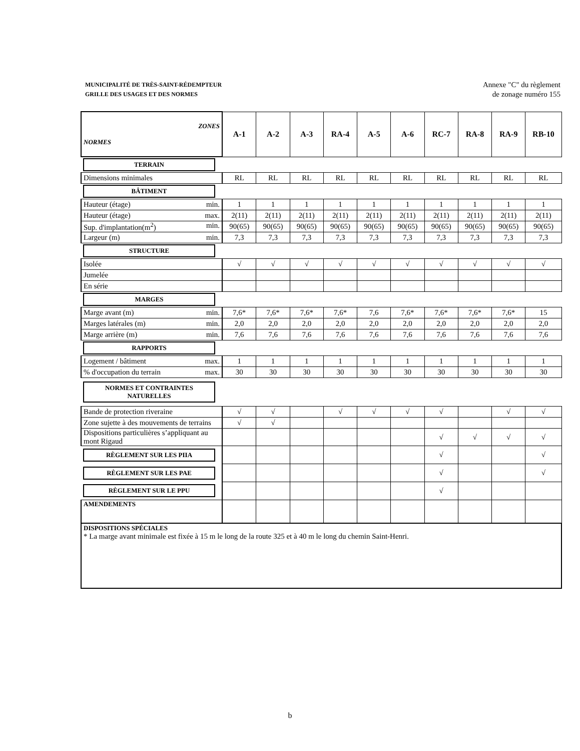MUNICIPALITÉ DE TRÈS-SAINT-RÉDEMPTEUR
GRILLE DES USAGES ET DES NORMES
Annexe "C" du règlement
de zonage numéro 155
| ZONES NORMES | A-1 | A-2 | A-3 | RA-4 | A-5 | A-6 | RC-7 | RA-8 | RA-9 | RB-10 |
| --- | --- | --- | --- | --- | --- | --- | --- | --- | --- | --- |
| TERRAIN | | | | | | | | | | |
| Dimensions minimales | RL | RL | RL | RL | RL | RL | RL | RL | RL | RL |
| BÂTIMENT | | | | | | | | | | |
| Hauteur (étage) min. | 1 | 1 | 1 | 1 | 1 | 1 | 1 | 1 | 1 | 1 |
| Hauteur (étage) max. | 2(11) | 2(11) | 2(11) | 2(11) | 2(11) | 2(11) | 2(11) | 2(11) | 2(11) | 2(11) |
| Sup. d'implantation(m<sup>2</sup>) min. | 90(65) | 90(65) | 90(65) | 90(65) | 90(65) | 90(65) | 90(65) | 90(65) | 90(65) | 90(65) |
| Largeur (m) min. | 7,3 | 7,3 | 7,3 | 7,3 | 7,3 | 7,3 | 7,3 | 7,3 | 7,3 | 7,3 |
| STRUCTURE | | | | | | | | | | |
| Isolée | √ | √ | √ | √ | √ | √ | √ | √ | √ | √ |
| Jumelée | | | | | | | | | | |
| En série | | | | | | | | | | |
| MARGES | | | | | | | | | | |
| Marge avant (m) min. | 7,6* | 7,6* | 7,6* | 7,6* | 7,6 | 7,6* | 7,6* | 7,6* | 7,6* | 15 |
| Marges latérales (m) min. | 2,0 | 2,0 | 2,0 | 2,0 | 2,0 | 2,0 | 2,0 | 2,0 | 2,0 | 2,0 |
| Marge arrière (m) min. | 7,6 | 7,6 | 7,6 | 7,6 | 7,6 | 7,6 | 7,6 | 7,6 | 7,6 | 7,6 |
| RAPPORTS | | | | | | | | | | |
| Logement / bâtiment max. | 1 | 1 | 1 | 1 | 1 | 1 | 1 | 1 | 1 | 1 |
| % d'occupation du terrain max. | 30 | 30 | 30 | 30 | 30 | 30 | 30 | 30 | 30 | 30 |
| NORMES ET CONTRAINTES NATURELLES | | | | | | | | | | |
| Bande de protection riveraine | √ | √ | | √ | √ | √ | √ | | √ | √ |
| Zone sujette à des mouvements de terrains | √ | √ | | | | | | | | |
| Dispositions particulières s’appliquant au mont Rigaud | | | | | | | √ | √ | √ | √ |
| RÈGLEMENT SUR LES PIIA | | | | | | | √ | | | √ |
| RÈGLEMENT SUR LES PAE | | | | | | | √ | | | √ |
| RÈGLEMENT SUR LE PPU | | | | | | | √ | | | |
| AMENDEMENTS | | | | | | | | | | |
| DISPOSITIONS SPÉCIALES * La marge avant minimale est fixée à 15 m le long de la route 325 et à 40 m le long du chemin Saint-Henri. | | | | | | | | | | |
b